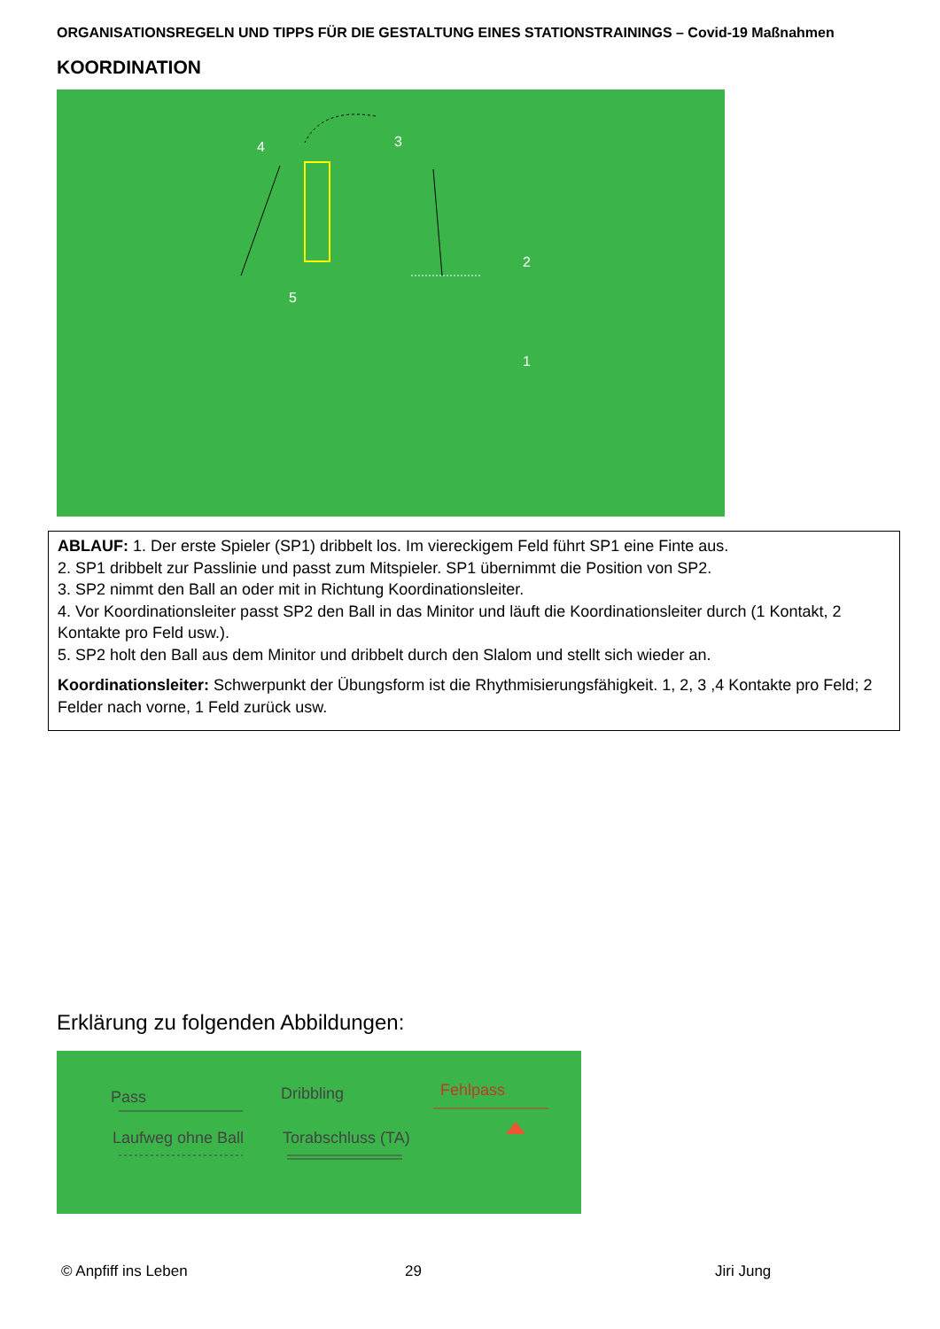ORGANISATIONSREGELN UND TIPPS FÜR DIE GESTALTUNG EINES STATIONSTRAININGS – Covid-19 Maßnahmen
KOORDINATION
4 3
2
5
1
ABLAUF: 1. Der erste Spieler (SP1) dribbelt los. Im viereckigem Feld führt SP1 eine Finte aus.
2. SP1 dribbelt zur Passlinie und passt zum Mitspieler. SP1 übernimmt die Position von SP2.
3. SP2 nimmt den Ball an oder mit in Richtung Koordinationsleiter.
4. Vor Koordinationsleiter passt SP2 den Ball in das Minitor und läuft die Koordinationsleiter durch (1 Kontakt, 2 Kontakte pro Feld usw.).
5. SP2 holt den Ball aus dem Minitor und dribbelt durch den Slalom und stellt sich wieder an.
Koordinationsleiter: Schwerpunkt der Übungsform ist die Rhythmisierungsfähigkeit. 1, 2, 3 ,4 Kontakte pro Feld; 2 Felder nach vorne, 1 Feld zurück usw.
Erklärung zu folgenden Abbildungen:
Pass Dribbling Fehlpass
Laufweg ohne Ball Torabschluss (TA)
© Anpfiff ins Leben 29 Jiri Jung